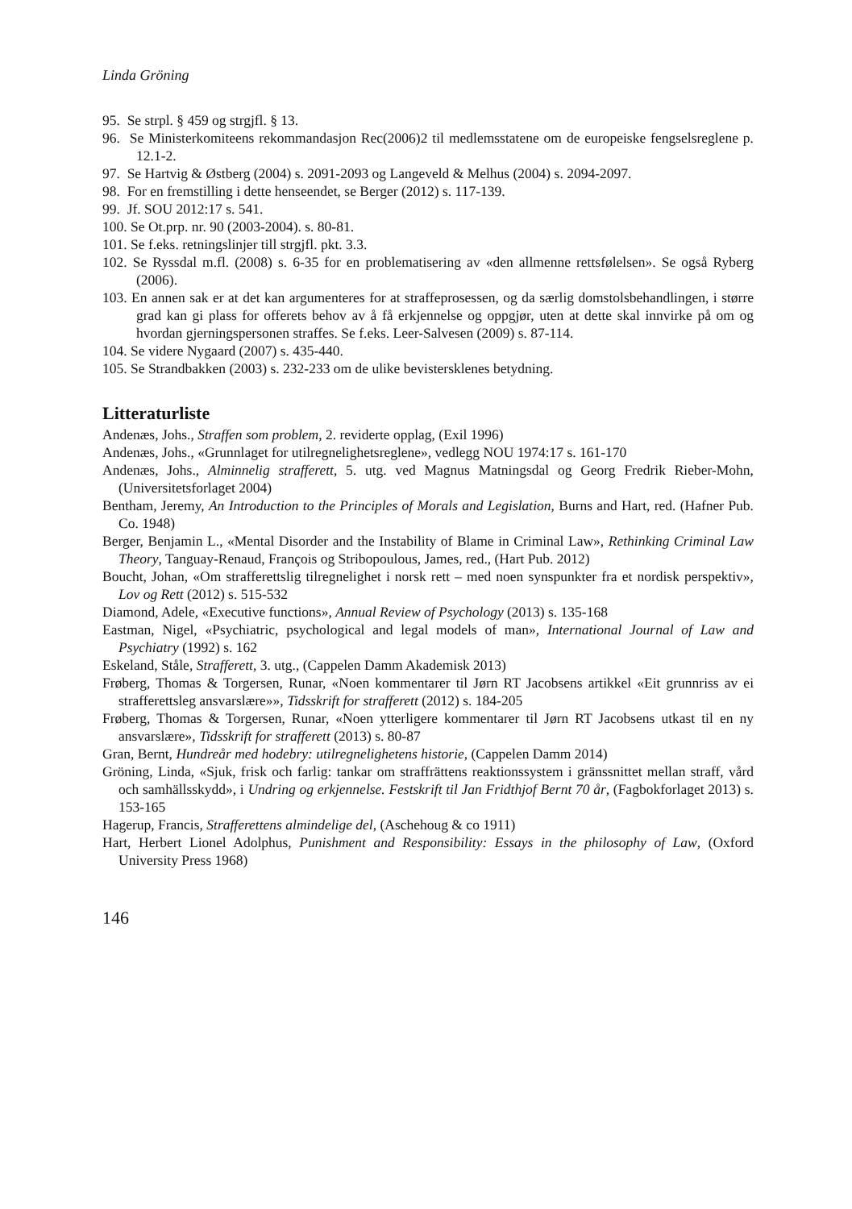Linda Gröning
95. Se strpl. § 459 og strgjfl. § 13.
96. Se Ministerkomiteens rekommandasjon Rec(2006)2 til medlemsstatene om de europeiske fengselsreglene p. 12.1-2.
97. Se Hartvig & Østberg (2004) s. 2091-2093 og Langeveld & Melhus (2004) s. 2094-2097.
98. For en fremstilling i dette henseendet, se Berger (2012) s. 117-139.
99. Jf. SOU 2012:17 s. 541.
100. Se Ot.prp. nr. 90 (2003-2004). s. 80-81.
101. Se f.eks. retningslinjer till strgjfl. pkt. 3.3.
102. Se Ryssdal m.fl. (2008) s. 6-35 for en problematisering av «den allmenne rettsfølelsen». Se også Ryberg (2006).
103. En annen sak er at det kan argumenteres for at straffeprosessen, og da særlig domstolsbehandlingen, i større grad kan gi plass for offerets behov av å få erkjennelse og oppgjør, uten at dette skal innvirke på om og hvordan gjerningspersonen straffes. Se f.eks. Leer-Salvesen (2009) s. 87-114.
104. Se videre Nygaard (2007) s. 435-440.
105. Se Strandbakken (2003) s. 232-233 om de ulike bevistersklenes betydning.
Litteraturliste
Andenæs, Johs., Straffen som problem, 2. reviderte opplag, (Exil 1996)
Andenæs, Johs., «Grunnlaget for utilregnelighetsreglene», vedlegg NOU 1974:17 s. 161-170
Andenæs, Johs., Alminnelig strafferett, 5. utg. ved Magnus Matningsdal og Georg Fredrik Rieber-Mohn, (Universitetsforlaget 2004)
Bentham, Jeremy, An Introduction to the Principles of Morals and Legislation, Burns and Hart, red. (Hafner Pub. Co. 1948)
Berger, Benjamin L., «Mental Disorder and the Instability of Blame in Criminal Law», Rethinking Criminal Law Theory, Tanguay-Renaud, François og Stribopoulous, James, red., (Hart Pub. 2012)
Boucht, Johan, «Om strafferettslig tilregnelighet i norsk rett – med noen synspunkter fra et nordisk perspektiv», Lov og Rett (2012) s. 515-532
Diamond, Adele, «Executive functions», Annual Review of Psychology (2013) s. 135-168
Eastman, Nigel, «Psychiatric, psychological and legal models of man», International Journal of Law and Psychiatry (1992) s. 162
Eskeland, Ståle, Strafferett, 3. utg., (Cappelen Damm Akademisk 2013)
Frøberg, Thomas & Torgersen, Runar, «Noen kommentarer til Jørn RT Jacobsens artikkel «Eit grunnriss av ei strafferettsleg ansvarslære»», Tidsskrift for strafferett (2012) s. 184-205
Frøberg, Thomas & Torgersen, Runar, «Noen ytterligere kommentarer til Jørn RT Jacobsens utkast til en ny ansvarslære», Tidsskrift for strafferett (2013) s. 80-87
Gran, Bernt, Hundreår med hodebry: utilregnelighetens historie, (Cappelen Damm 2014)
Gröning, Linda, «Sjuk, frisk och farlig: tankar om straffrättens reaktionssystem i gränssnittet mellan straff, vård och samhällsskydd», i Undring og erkjennelse. Festskrift til Jan Fridthjof Bernt 70 år, (Fagbokforlaget 2013) s. 153-165
Hagerup, Francis, Strafferettens almindelige del, (Aschehoug & co 1911)
Hart, Herbert Lionel Adolphus, Punishment and Responsibility: Essays in the philosophy of Law, (Oxford University Press 1968)
146